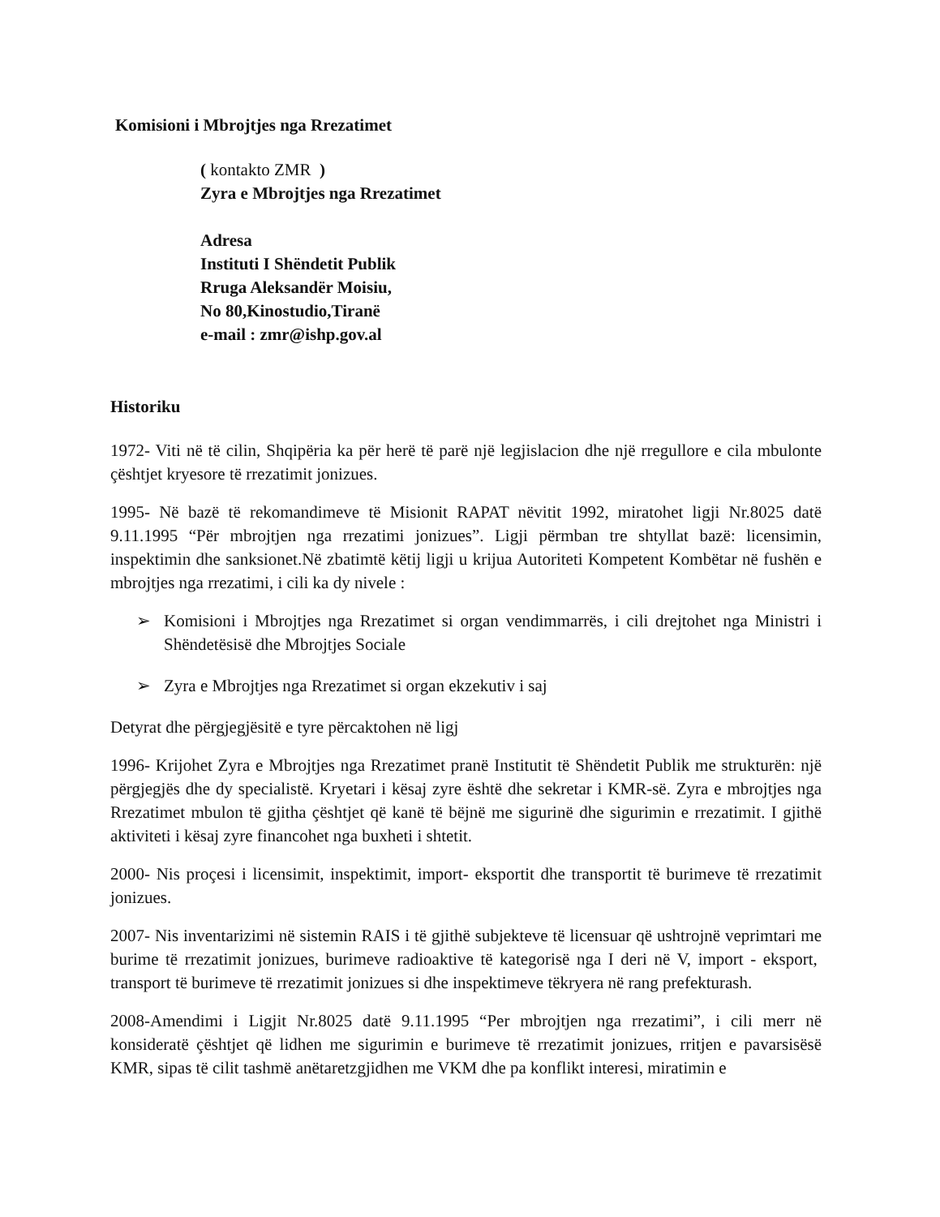Komisioni i Mbrojtjes nga Rrezatimet
( kontakto ZMR )
Zyra e Mbrojtjes nga Rrezatimet
Adresa
Instituti I Shëndetit Publik
Rruga Aleksandër Moisiu,
No 80,Kinostudio,Tiranë
e-mail : zmr@ishp.gov.al
Historiku
1972- Viti në të cilin, Shqipëria ka për herë të parë një legjislacion dhe një rregullore e cila mbulonte çështjet kryesore të rrezatimit jonizues.
1995- Në bazë të rekomandimeve të Misionit RAPAT nëvitit 1992, miratohet ligji Nr.8025 datë 9.11.1995 “Për mbrojtjen nga rrezatimi jonizues”. Ligji përmban tre shtyllat bazë: licensimin, inspektimin dhe sanksionet.Në zbatimtë këtij ligji u krijua Autoriteti Kompetent Kombëtar në fushën e mbrojtjes nga rrezatimi, i cili ka dy nivele :
➢ Komisioni i Mbrojtjes nga Rrezatimet si organ vendimmarrës, i cili drejtohet nga Ministri i Shëndetësisë dhe Mbrojtjes Sociale
➢ Zyra e Mbrojtjes nga Rrezatimet si organ ekzekutiv i saj
Detyrat dhe përgjegjësitë e tyre përcaktohen në ligj
1996- Krijohet Zyra e Mbrojtjes nga Rrezatimet pranë Institutit të Shëndetit Publik me strukturën: një përgjegjës dhe dy specialistë. Kryetari i kësaj zyre është dhe sekretar i KMR-së. Zyra e mbrojtjes nga Rrezatimet mbulon të gjitha çështjet që kanë të bëjnë me sigurinë dhe sigurimin e rrezatimit. I gjithë aktiviteti i kësaj zyre financohet nga buxheti i shtetit.
2000- Nis proçesi i licensimit, inspektimit, import- eksportit dhe transportit të burimeve të rrezatimit jonizues.
2007- Nis inventarizimi në sistemin RAIS i të gjithë subjekteve të licensuar që ushtrojnë veprimtari me burime të rrezatimit jonizues, burimeve radioaktive të kategorisë nga I deri në V, import - eksport, transport të burimeve të rrezatimit jonizues si dhe inspektimeve tëkryera në rang prefekturash.
2008-Amendimi i Ligjit Nr.8025 datë 9.11.1995 “Per mbrojtjen nga rrezatimi”, i cili merr në konsideratë çështjet që lidhen me sigurimin e burimeve të rrezatimit jonizues, rritjen e pavarsisësë KMR, sipas të cilit tashmë anëtaretzgjidhen me VKM dhe pa konflikt interesi, miratimin e